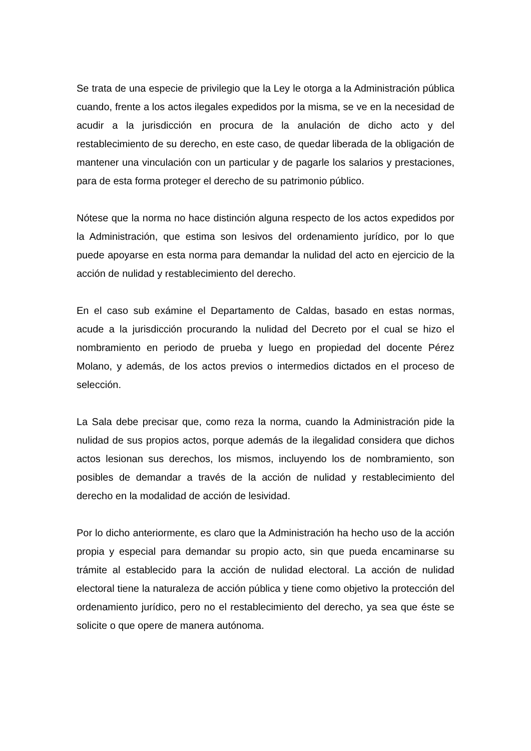Se trata de una especie de privilegio que la Ley le otorga a la Administración pública cuando, frente a los actos ilegales expedidos por la misma, se ve en la necesidad de acudir a la jurisdicción en procura de la anulación de dicho acto y del restablecimiento de su derecho, en este caso, de quedar liberada de la obligación de mantener una vinculación con un particular y de pagarle los salarios y prestaciones, para de esta forma proteger el derecho de su patrimonio público.
Nótese que la norma no hace distinción alguna respecto de los actos expedidos por la Administración, que estima son lesivos del ordenamiento jurídico, por lo que puede apoyarse en esta norma para demandar la nulidad del acto en ejercicio de la acción de nulidad y restablecimiento del derecho.
En el caso sub exámine el Departamento de Caldas, basado en estas normas, acude a la jurisdicción procurando la nulidad del Decreto por el cual se hizo el nombramiento en periodo de prueba y luego en propiedad del docente Pérez Molano, y además, de los actos previos o intermedios dictados en el proceso de selección.
La Sala debe precisar que, como reza la norma, cuando la Administración pide la nulidad de sus propios actos, porque además de la ilegalidad considera que dichos actos lesionan sus derechos, los mismos, incluyendo los de nombramiento, son posibles de demandar a través de la acción de nulidad y restablecimiento del derecho en la modalidad de acción de lesividad.
Por lo dicho anteriormente, es claro que la Administración ha hecho uso de la acción propia y especial para demandar su propio acto, sin que pueda encaminarse su trámite al establecido para la acción de nulidad electoral. La acción de nulidad electoral tiene la naturaleza de acción pública y tiene como objetivo la protección del ordenamiento jurídico, pero no el restablecimiento del derecho, ya sea que éste se solicite o que opere de manera autónoma.